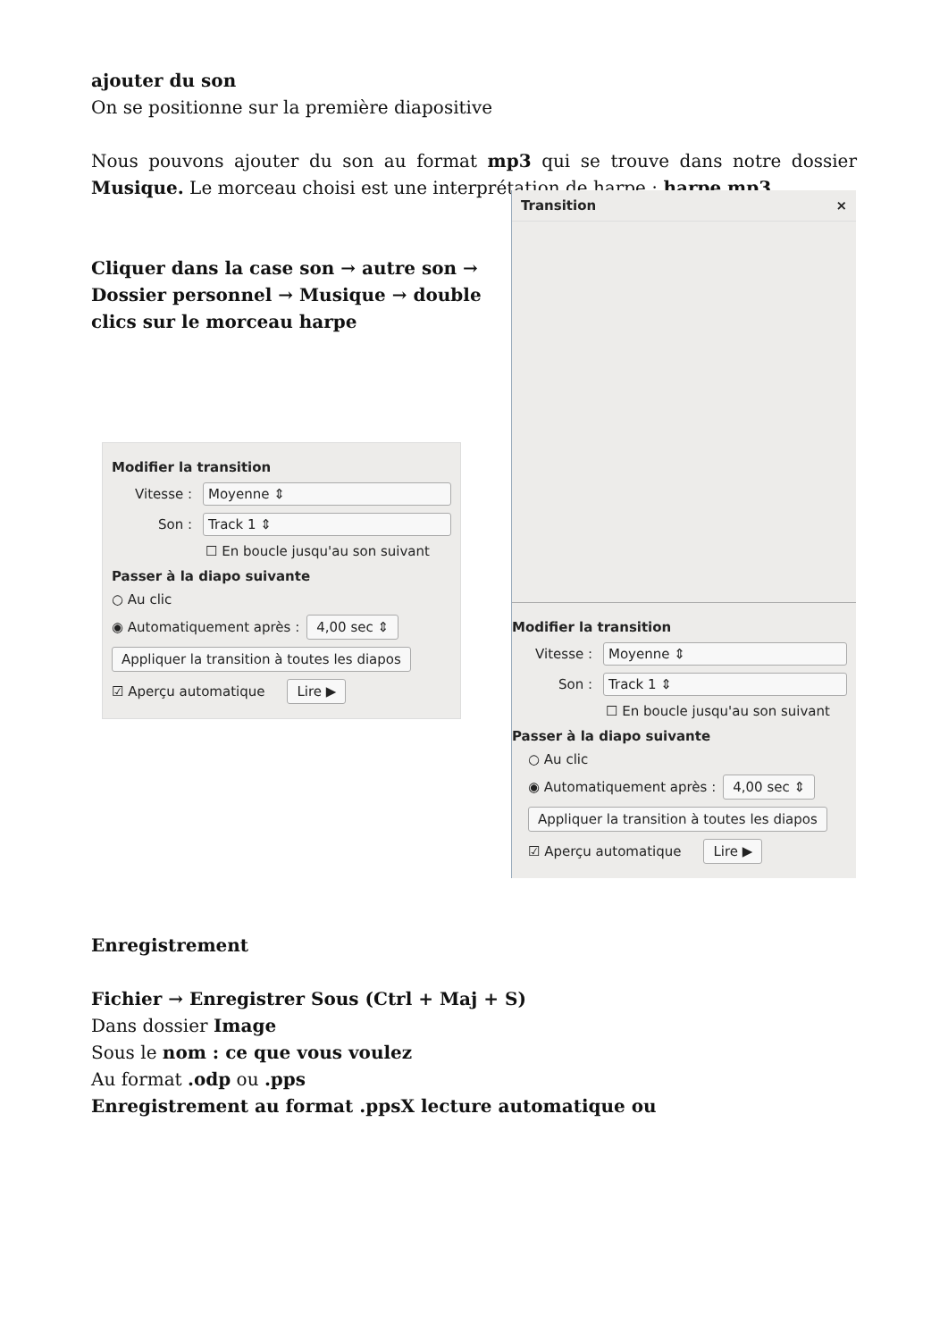ajouter du son
On se positionne sur la première diapositive
Nous pouvons ajouter du son au format mp3 qui se trouve dans notre dossier Musique. Le morceau choisi est une interprétation de harpe : harpe.mp3
Cliquer dans la case son → autre son → Dossier personnel → Musique → double clics sur le morceau harpe
Modifier la transition
Vitesse : Moyenne ⇕
Son : Track 1 ⇕
☐ En boucle jusqu'au son suivant
Passer à la diapo suivante
○ Au clic
◉ Automatiquement après : 4,00 sec ⇕
Appliquer la transition à toutes les diapos
☑ Aperçu automatique Lire ▶
Transition ×
Modifier la transition
Vitesse : Moyenne ⇕
Son : Track 1 ⇕
☐ En boucle jusqu'au son suivant
Passer à la diapo suivante
○ Au clic
◉ Automatiquement après : 4,00 sec ⇕
Appliquer la transition à toutes les diapos
☑ Aperçu automatique Lire ▶
Enregistrement
Fichier → Enregistrer Sous (Ctrl + Maj + S)
Dans dossier Image
Sous le nom : ce que vous voulez
Au format .odp ou .pps
Enregistrement au format .ppsX lecture automatique ou